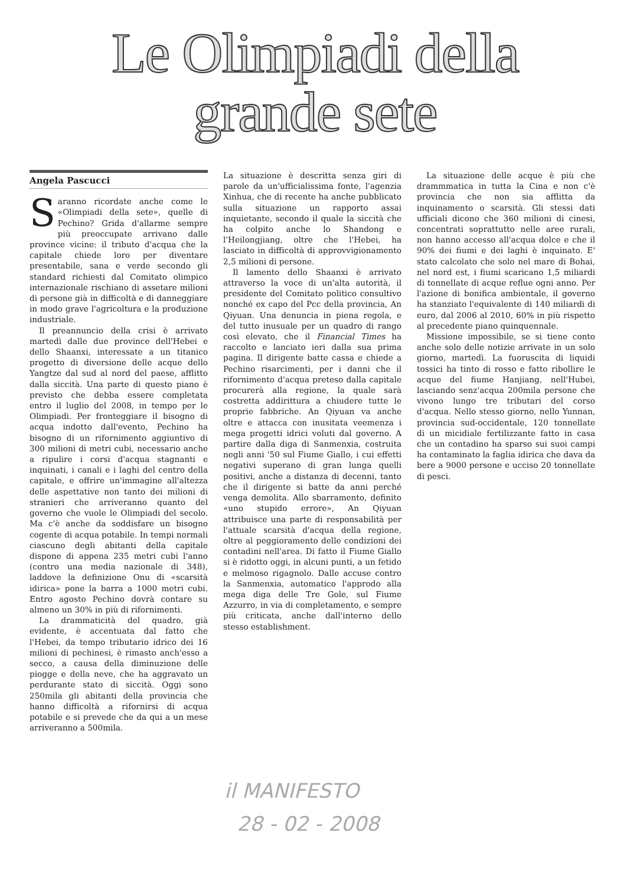Le Olimpiadi della
grande sete
Angela Pascucci
Saranno ricordate anche come le «Olimpiadi della sete», quelle di Pechino? Grida d'allarme sempre più preoccupate arrivano dalle province vicine: il tributo d'acqua che la capitale chiede loro per diventare presentabile, sana e verde secondo gli standard richiesti dal Comitato olimpico internazionale rischiano di assetare milioni di persone già in difficoltà e di danneggiare in modo grave l'agricoltura e la produzione industriale.
Il preannuncio della crisi è arrivato martedì dalle due province dell'Hebei e dello Shaanxi, interessate a un titanico progetto di diversione delle acque dello Yangtze dal sud al nord del paese, afflitto dalla siccità. Una parte di questo piano è previsto che debba essere completata entro il luglio del 2008, in tempo per le Olimpiadi. Per fronteggiare il bisogno di acqua indotto dall'evento, Pechino ha bisogno di un rifornimento aggiuntivo di 300 milioni di metri cubi, necessario anche a ripulire i corsi d'acqua stagnanti e inquinati, i canali e i laghi del centro della capitale, e offrire un'immagine all'altezza delle aspettative non tanto dei milioni di stranieri che arriveranno quanto del governo che vuole le Olimpiadi del secolo. Ma c'è anche da soddisfare un bisogno cogente di acqua potabile. In tempi normali ciascuno degli abitanti della capitale dispone di appena 235 metri cubi l'anno (contro una media nazionale di 348), laddove la definizione Onu di «scarsità idirica» pone la barra a 1000 metri cubi. Entro agosto Pechino dovrà contare su almeno un 30% in più di rifornimenti.
La drammaticità del quadro, già evidente, è accentuata dal fatto che l'Hebei, da tempo tributario idrico dei 16 milioni di pechinesi, è rimasto anch'esso a secco, a causa della diminuzione delle piogge e della neve, che ha aggravato un perdurante stato di siccità. Oggi sono 250mila gli abitanti della provincia che hanno difficoltà a rifornirsi di acqua potabile e si prevede che da qui a un mese arriveranno a 500mila.
La situazione è descritta senza giri di parole da un'ufficialissima fonte, l'agenzia Xinhua, che di recente ha anche pubblicato sulla situazione un rapporto assai inquietante, secondo il quale la siccità che ha colpito anche lo Shandong e l'Heilongjiang, oltre che l'Hebei, ha lasciato in difficoltà di approvvigionamento 2,5 milioni di persone.
Il lamento dello Shaanxi è arrivato attraverso la voce di un'alta autorità, il presidente del Comitato politico consultivo nonché ex capo del Pcc della provincia, An Qiyuan. Una denuncia in piena regola, e del tutto inusuale per un quadro di rango così elevato, che il Financial Times ha raccolto e lanciato ieri dalla sua prima pagina. Il dirigente batte cassa e chiede a Pechino risarcimenti, per i danni che il rifornimento d'acqua preteso dalla capitale procurerà alla regione, la quale sarà costretta addirittura a chiudere tutte le proprie fabbriche. An Qiyuan va anche oltre e attacca con inusitata veemenza i mega progetti idrici voluti dal governo. A partire dalla diga di Sanmenxia, costruita negli anni '50 sul Fiume Giallo, i cui effetti negativi superano di gran lunga quelli positivi, anche a distanza di decenni, tanto che il dirigente si batte da anni perché venga demolita. Allo sbarramento, definito «uno stupido errore», An Qiyuan attribuisce una parte di responsabilità per l'attuale scarsità d'acqua della regione, oltre al peggioramento delle condizioni dei contadini nell'area. Di fatto il Fiume Giallo si è ridotto oggi, in alcuni punti, a un fetido e melmoso rigagnolo. Dalle accuse contro la Sanmenxia, automatico l'approdo alla mega diga delle Tre Gole, sul Fiume Azzurro, in via di completamento, e sempre più criticata, anche dall'interno dello stesso establishment.
La situazione delle acque è più che drammmatica in tutta la Cina e non c'è provincia che non sia afflitta da inquinamento o scarsità. Gli stessi dati ufficiali dicono che 360 milioni di cinesi, concentrati soprattutto nelle aree rurali, non hanno accesso all'acqua dolce e che il 90% dei fiumi e dei laghi è inquinato. E' stato calcolato che solo nel mare di Bohai, nel nord est, i fiumi scaricano 1,5 miliardi di tonnellate di acque reflue ogni anno. Per l'azione di bonifica ambientale, il governo ha stanziato l'equivalente di 140 miliardi di euro, dal 2006 al 2010, 60% in più rispetto al precedente piano quinquennale.
Missione impossibile, se si tiene conto anche solo delle notizie arrivate in un solo giorno, martedì. La fuoruscita di liquidi tossici ha tinto di rosso e fatto ribollire le acque del fiume Hanjiang, nell'Hubei, lasciando senz'acqua 200mila persone che vivono lungo tre tributari del corso d'acqua. Nello stesso giorno, nello Yunnan, provincia sud-occidentale, 120 tonnellate di un micidiale fertilizzante fatto in casa che un contadino ha sparso sui suoi campi ha contaminato la faglia idirica che dava da bere a 9000 persone e ucciso 20 tonnellate di pesci.
il MANIFESTO
28 - 02 - 2008